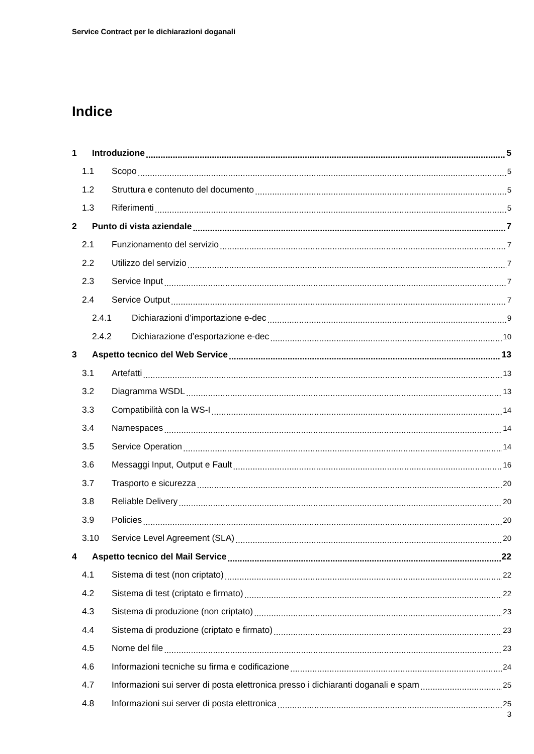Service Contract per le dichiarazioni doganali
Indice
1 Introduzione 5
1.1 Scopo 5
1.2 Struttura e contenuto del documento 5
1.3 Riferimenti 5
2 Punto di vista aziendale 7
2.1 Funzionamento del servizio 7
2.2 Utilizzo del servizio 7
2.3 Service Input 7
2.4 Service Output 7
2.4.1 Dichiarazioni d’importazione e-dec 9
2.4.2 Dichiarazione d’esportazione e-dec 10
3 Aspetto tecnico del Web Service 13
3.1 Artefatti 13
3.2 Diagramma WSDL 13
3.3 Compatibilità con la WS-I 14
3.4 Namespaces 14
3.5 Service Operation 14
3.6 Messaggi Input, Output e Fault 16
3.7 Trasporto e sicurezza 20
3.8 Reliable Delivery 20
3.9 Policies 20
3.10 Service Level Agreement (SLA) 20
4 Aspetto tecnico del Mail Service 22
4.1 Sistema di test (non criptato) 22
4.2 Sistema di test (criptato e firmato) 22
4.3 Sistema di produzione (non criptato) 23
4.4 Sistema di produzione (criptato e firmato) 23
4.5 Nome del file 23
4.6 Informazioni tecniche su firma e codificazione 24
4.7 Informazioni sui server di posta elettronica presso i dichiaranti doganali e spam 25
4.8 Informazioni sui server di posta elettronica 25
3